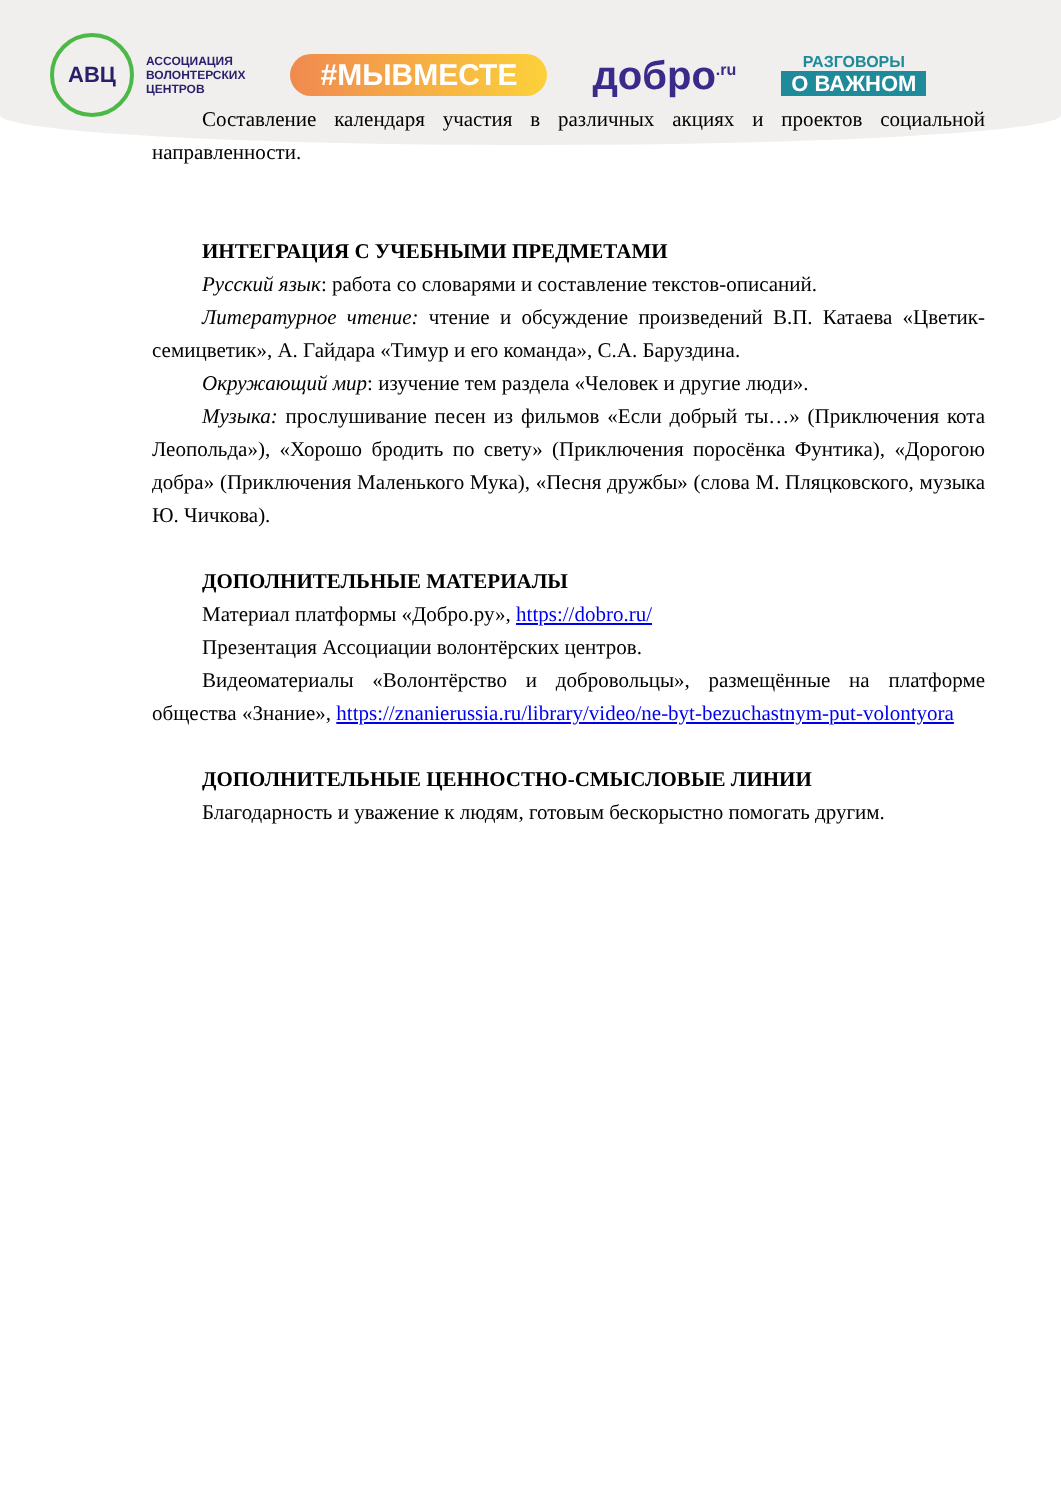АВЦ
АССОЦИАЦИЯ
ВОЛОНТЕРСКИХ
ЦЕНТРОВ
#МЫВМЕСТЕ
добро<sup>.ru</sup>
РАЗГОВОРЫ
О ВАЖНОМ
Составление календаря участия в различных акциях и проектов социальной направленности.
ИНТЕГРАЦИЯ С УЧЕБНЫМИ ПРЕДМЕТАМИ
Русский язык: работа со словарями и составление текстов-описаний.
Литературное чтение: чтение и обсуждение произведений В.П. Катаева «Цветик-семицветик», А. Гайдара «Тимур и его команда», С.А. Баруздина.
Окружающий мир: изучение тем раздела «Человек и другие люди».
Музыка: прослушивание песен из фильмов «Если добрый ты…» (Приключения кота Леопольда»), «Хорошо бродить по свету» (Приключения поросёнка Фунтика), «Дорогою добра» (Приключения Маленького Мука), «Песня дружбы» (слова М. Пляцковского, музыка Ю. Чичкова).
ДОПОЛНИТЕЛЬНЫЕ МАТЕРИАЛЫ
Материал платформы «Добро.ру», https://dobro.ru/
Презентация Ассоциации волонтёрских центров.
Видеоматериалы «Волонтёрство и добровольцы», размещённые на платформе общества «Знание», https://znanierussia.ru/library/video/ne-byt-bezuchastnym-put-volontyora
ДОПОЛНИТЕЛЬНЫЕ ЦЕННОСТНО-СМЫСЛОВЫЕ ЛИНИИ
Благодарность и уважение к людям, готовым бескорыстно помогать другим.